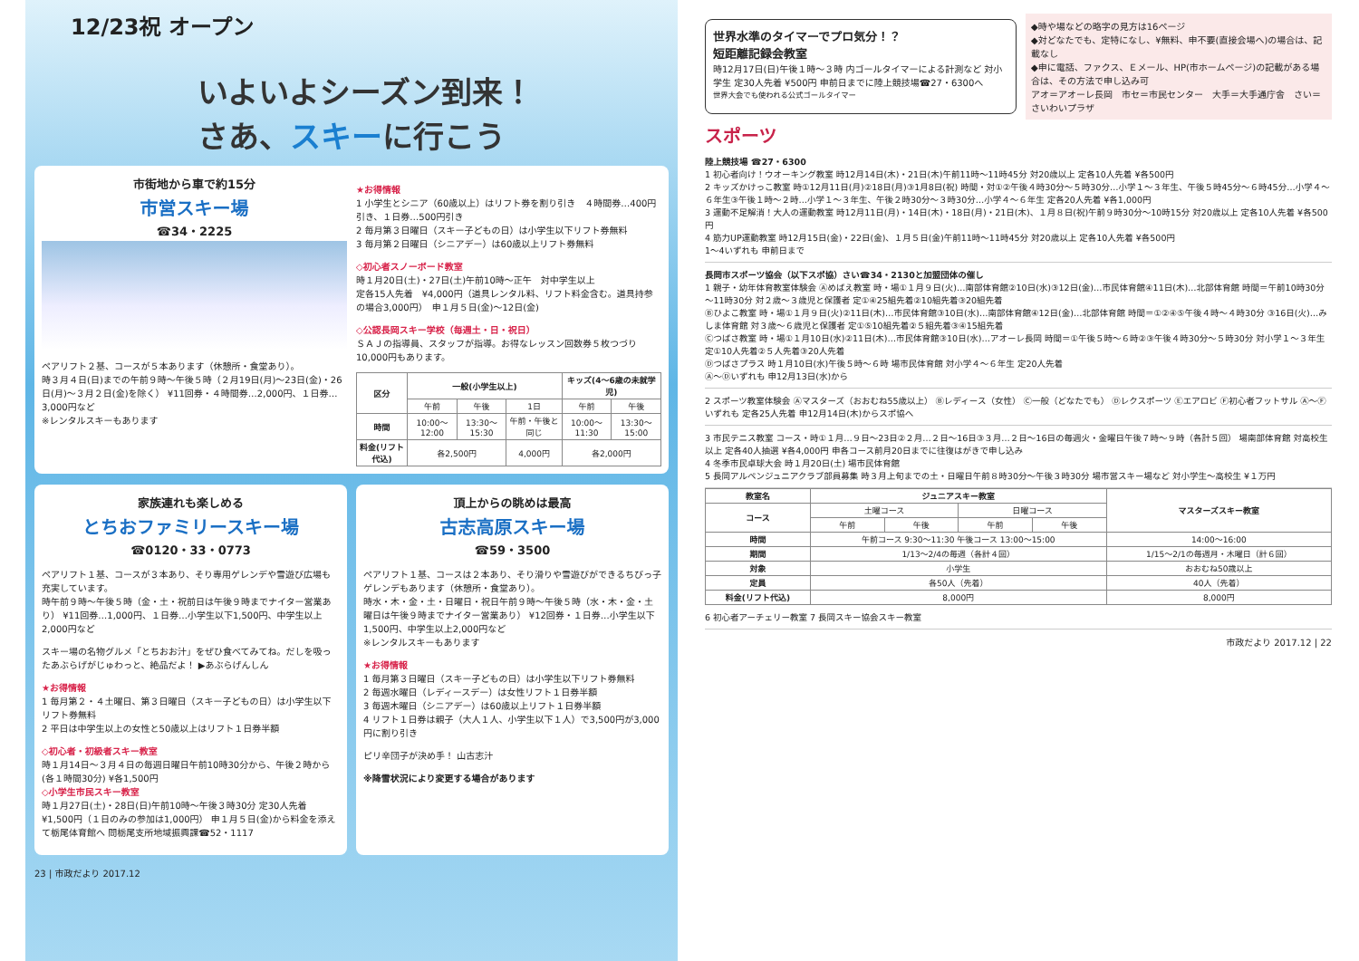12/23祝 オープン
いよいよシーズン到来！
さあ、スキーに行こう
市街地から車で約15分
市営スキー場
☎34・2225
ペアリフト２基、コースが５本あります（休憩所・食堂あり）。
時３月４日(日)までの午前９時～午後５時（２月19日(月)～23日(金)・26日(月)～３月２日(金)を除く） ¥11回券・４時間券…2,000円、１日券…3,000円など
※レンタルスキーもあります
★お得情報
1 小学生とシニア（60歳以上）はリフト券を割り引き　４時間券…400円引き、１日券…500円引き
2 毎月第３日曜日（スキー子どもの日）は小学生以下リフト券無料
3 毎月第２日曜日（シニアデー）は60歳以上リフト券無料
◇初心者スノーボード教室
時１月20日(土)・27日(土)午前10時～正午　対中学生以上
定各15人先着　¥4,000円（道具レンタル料、リフト料金含む。道具持参の場合3,000円）　申１月５日(金)～12日(金)
◇公認長岡スキー学校（毎週土・日・祝日）
ＳＡＪの指導員、スタッフが指導。お得なレッスン回数券５枚つづり10,000円もあります。
| 区分 | 一般(小学生以上) | | | キッズ(4～6歳の未就学児) | |
| --- | --- | --- | --- | --- | --- |
| | 午前 | 午後 | 1日 | 午前 | 午後 |
| 時間 | 10:00～12:00 | 13:30～15:30 | 午前・午後と同じ | 10:00～11:30 | 13:30～15:00 |
| 料金(リフト代込) | 各2,500円 | | 4,000円 | 各2,000円 | |
家族連れも楽しめる
とちおファミリースキー場
☎0120・33・0773
ペアリフト１基、コースが３本あり、そり専用ゲレンデや雪遊び広場も充実しています。
時午前９時～午後５時（金・土・祝前日は午後９時までナイター営業あり） ¥11回券…1,000円、１日券…小学生以下1,500円、中学生以上2,000円など
スキー場の名物グルメ「とちおお汁」をぜひ食べてみてね。だしを吸ったあぶらげがじゅわっと、絶品だよ！ ▶あぶらげんしん
★お得情報
1 毎月第２・４土曜日、第３日曜日（スキー子どもの日）は小学生以下リフト券無料
2 平日は中学生以上の女性と50歳以上はリフト１日券半額
◇初心者・初級者スキー教室
時１月14日～３月４日の毎週日曜日午前10時30分から、午後２時から(各１時間30分) ¥各1,500円
◇小学生市民スキー教室
時１月27日(土)・28日(日)午前10時～午後３時30分 定30人先着 ¥1,500円（１日のみの参加は1,000円） 申１月５日(金)から料金を添えて栃尾体育館へ 問栃尾支所地域振興課☎52・1117
頂上からの眺めは最高
古志高原スキー場
☎59・3500
ペアリフト１基、コースは２本あり、そり滑りや雪遊びができるちびっ子ゲレンデもあります（休憩所・食堂あり）。
時水・木・金・土・日曜日・祝日午前９時～午後５時（水・木・金・土曜日は午後９時までナイター営業あり） ¥12回券・１日券…小学生以下1,500円、中学生以上2,000円など
※レンタルスキーもあります
★お得情報
1 毎月第３日曜日（スキー子どもの日）は小学生以下リフト券無料
2 毎週水曜日（レディースデー）は女性リフト１日券半額
3 毎週木曜日（シニアデー）は60歳以上リフト１日券半額
4 リフト１日券は親子（大人１人、小学生以下１人）で3,500円が3,000円に割り引き
ピリ辛団子が決め手！ 山古志汁
※降雪状況により変更する場合があります
23 | 市政だより 2017.12
世界水準のタイマーでプロ気分！？
短距離記録会教室
時12月17日(日)午後１時～３時 内ゴールタイマーによる計測など 対小学生 定30人先着 ¥500円 申前日までに陸上競技場☎27・6300へ
世界大会でも使われる公式ゴールタイマー
◆時や場などの略字の見方は16ページ
◆対どなたでも、定特になし、¥無料、申不要(直接会場へ)の場合は、記載なし
◆申に電話、ファクス、Ｅメール、HP(市ホームページ)の記載がある場合は、その方法で申し込み可
アオ＝アオーレ長岡　市セ＝市民センター　大手＝大手通庁舎　さい＝さいわいプラザ
スポーツ
陸上競技場 ☎27・6300
1 初心者向け！ウオーキング教室 時12月14日(木)・21日(木)午前11時～11時45分 対20歳以上 定各10人先着 ¥各500円
2 キッズかけっこ教室 時①12月11日(月)②18日(月)③1月8日(祝) 時間・対①②午後４時30分～５時30分…小学１～３年生、午後５時45分～６時45分…小学４～６年生③午後１時～２時…小学１～３年生、午後２時30分～３時30分…小学４～６年生 定各20人先着 ¥各1,000円
3 運動不足解消！大人の運動教室 時12月11日(月)・14日(木)・18日(月)・21日(木)、１月８日(祝)午前９時30分～10時15分 対20歳以上 定各10人先着 ¥各500円
4 筋力UP運動教室 時12月15日(金)・22日(金)、１月５日(金)午前11時～11時45分 対20歳以上 定各10人先着 ¥各500円
1～4いずれも 申前日まで
長岡市スポーツ協会（以下スポ協）さい☎34・2130と加盟団体の催し
1 親子・幼年体育教室体験会 Ⓐめばえ教室 時・場①１月９日(火)…南部体育館②10日(水)③12日(金)…市民体育館④11日(木)…北部体育館 時間＝午前10時30分～11時30分 対２歳～３歳児と保護者 定①④25組先着②10組先着③20組先着
Ⓑひよこ教室 時・場①１月９日(火)②11日(木)…市民体育館③10日(水)…南部体育館④12日(金)…北部体育館 時間＝①②④⑤午後４時～４時30分 ③16日(火)…みしま体育館 対３歳～６歳児と保護者 定①⑤10組先着②５組先着③④15組先着
Ⓒつばさ教室 時・場①１月10日(水)②11日(木)…市民体育館③10日(水)…アオーレ長岡 時間＝①午後５時～６時②③午後４時30分～５時30分 対小学１～３年生 定①10人先着②５人先着③20人先着
Ⓓつばさプラス 時１月10日(水)午後５時～６時 場市民体育館 対小学４～６年生 定20人先着
Ⓐ～Ⓓいずれも 申12月13日(水)から
2 スポーツ教室体験会 Ⓐマスターズ（おおむね55歳以上） Ⓑレディース（女性） Ⓒ一般（どなたでも） Ⓓレクスポーツ Ⓔエアロビ Ⓕ初心者フットサル Ⓐ～Ⓕいずれも 定各25人先着 申12月14日(木)からスポ協へ
3 市民テニス教室 コース・時①１月…９日～23日②２月…２日～16日③３月…２日～16日の毎週火・金曜日午後７時～９時（各計５回） 場南部体育館 対高校生以上 定各40人抽選 ¥各4,000円 申各コース前月20日までに往復はがきで申し込み
4 冬季市民卓球大会 時１月20日(土) 場市民体育館
5 長岡アルペンジュニアクラブ部員募集 時３月上旬までの土・日曜日午前８時30分～午後３時30分 場市営スキー場など 対小学生～高校生 ¥１万円
| 教室名 | ジュニアスキー教室 | | | | マスターズスキー教室 |
| --- | --- | --- | --- | --- | --- |
| コース | 土曜コース | | 日曜コース | | |
| | 午前 | 午後 | 午前 | 午後 | |
| 時間 | 午前コース 9:30～11:30 午後コース 13:00～15:00 | | | | 14:00～16:00 |
| 期間 | 1/13～2/4の毎週（各計４回） | | | | 1/15～2/1の毎週月・木曜日（計６回） |
| 対象 | 小学生 | | | | おおむね50歳以上 |
| 定員 | 各50人（先着） | | | | 40人（先着） |
| 料金(リフト代込) | 8,000円 | | | | 8,000円 |
6 初心者アーチェリー教室 7 長岡スキー協会スキー教室
市政だより 2017.12 | 22